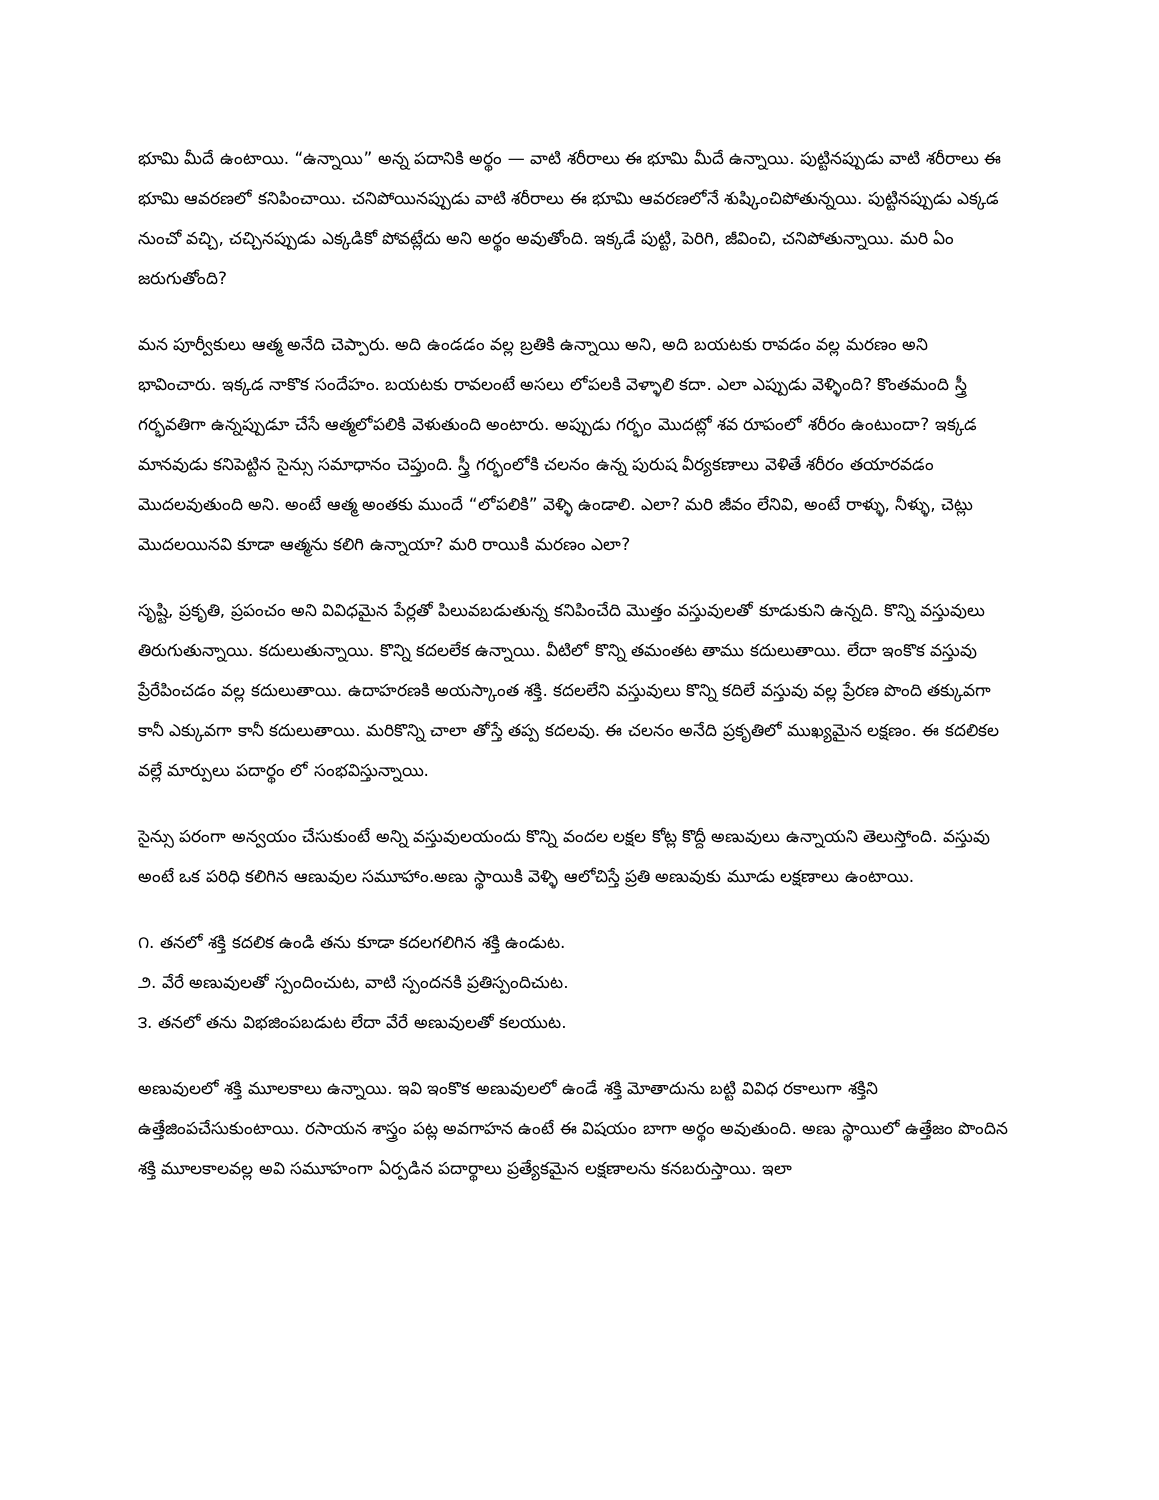భూమి మీదే ఉంటాయి. “ఉన్నాయి” అన్న పదానికి అర్థం — వాటి శరీరాలు ఈ భూమి మీదే ఉన్నాయి. పుట్టినప్పుడు వాటి శరీరాలు ఈ భూమి ఆవరణలో కనిపించాయి. చనిపోయినప్పుడు వాటి శరీరాలు ఈ భూమి ఆవరణలోనే శుష్కించిపోతున్నయి. పుట్టినప్పుడు ఎక్కడ నుంచో వచ్చి, చచ్చినప్పుడు ఎక్కడికో పోవట్లేదు అని అర్థం అవుతోంది. ఇక్కడే పుట్టి, పెరిగి, జీవించి, చనిపోతున్నాయి. మరి ఏం జరుగుతోంది?
మన పూర్వీకులు ఆత్మ అనేది చెప్పారు. అది ఉండడం వల్ల బ్రతికి ఉన్నాయి అని, అది బయటకు రావడం వల్ల మరణం అని భావించారు. ఇక్కడ నాకొక సందేహం. బయటకు రావలంటే అసలు లోపలకి వెళ్ళాలి కదా. ఎలా ఎప్పుడు వెళ్ళింది? కొంతమంది స్త్రీ గర్భవతిగా ఉన్నప్పుడూ చేసే ఆత్మలోపలికి వెళుతుంది అంటారు. అప్పుడు గర్భం మొదట్లో శవ రూపంలో శరీరం ఉంటుందా? ఇక్కడ మానవుడు కనిపెట్టిన సైన్సు సమాధానం చెప్తుంది. స్త్రీ గర్భంలోకి చలనం ఉన్న పురుష వీర్యకణాలు వెళితే శరీరం తయారవడం మొదలవుతుంది అని. అంటే ఆత్మ అంతకు ముందే “లోపలికి” వెళ్ళి ఉండాలి. ఎలా? మరి జీవం లేనివి, అంటే రాళ్ళు, నీళ్ళు, చెట్లు మొదలయినవి కూడా ఆత్మను కలిగి ఉన్నాయా? మరి రాయికి మరణం ఎలా?
సృష్టి, ప్రకృతి, ప్రపంచం అని వివిధమైన పేర్లతో పిలువబడుతున్న కనిపించేది మొత్తం వస్తువులతో కూడుకుని ఉన్నది. కొన్ని వస్తువులు తిరుగుతున్నాయి. కదులుతున్నాయి. కొన్ని కదలలేక ఉన్నాయి. వీటిలో కొన్ని తమంతట తాము కదులుతాయి. లేదా ఇంకొక వస్తువు ప్రేరేపించడం వల్ల కదులుతాయి. ఉదాహరణకి అయస్కాంత శక్తి. కదలలేని వస్తువులు కొన్ని కదిలే వస్తువు వల్ల ప్రేరణ పొంది తక్కువగా కానీ ఎక్కువగా కానీ కదులుతాయి. మరికొన్ని చాలా తోస్తే తప్ప కదలవు. ఈ చలనం అనేది ప్రకృతిలో ముఖ్యమైన లక్షణం. ఈ కదలికల వల్లే మార్పులు పదార్థం లో సంభవిస్తున్నాయి.
సైన్సు పరంగా అన్వయం చేసుకుంటే అన్ని వస్తువులయందు కొన్ని వందల లక్షల కోట్ల కొద్దీ అణువులు ఉన్నాయని తెలుస్తోంది. వస్తువు అంటే ఒక పరిధి కలిగిన ఆణువుల సమూహాం.అణు స్థాయికి వెళ్ళి ఆలోచిస్తే ప్రతి అణువుకు మూడు లక్షణాలు ఉంటాయి.
౧. తనలో శక్తి కదలిక ఉండి తను కూడా కదలగలిగిన శక్తి ఉండుట.
౨. వేరే అణువులతో స్పందించుట, వాటి స్పందనకి ప్రతిస్పందిచుట.
౩. తనలో తను విభజింపబడుట లేదా వేరే అణువులతో కలయుట.
అణువులలో శక్తి మూలకాలు ఉన్నాయి. ఇవి ఇంకొక అణువులలో ఉండే శక్తి మోతాదును బట్టి వివిధ రకాలుగా శక్తిని ఉత్తేజింపచేసుకుంటాయి. రసాయన శాస్త్రం పట్ల అవగాహన ఉంటే ఈ విషయం బాగా అర్థం అవుతుంది. అణు స్థాయిలో ఉత్తేజం పొందిన శక్తి మూలకాలవల్ల అవి సమూహంగా ఏర్పడిన పదార్థాలు ప్రత్యేకమైన లక్షణాలను కనబరుస్తాయి. ఇలా